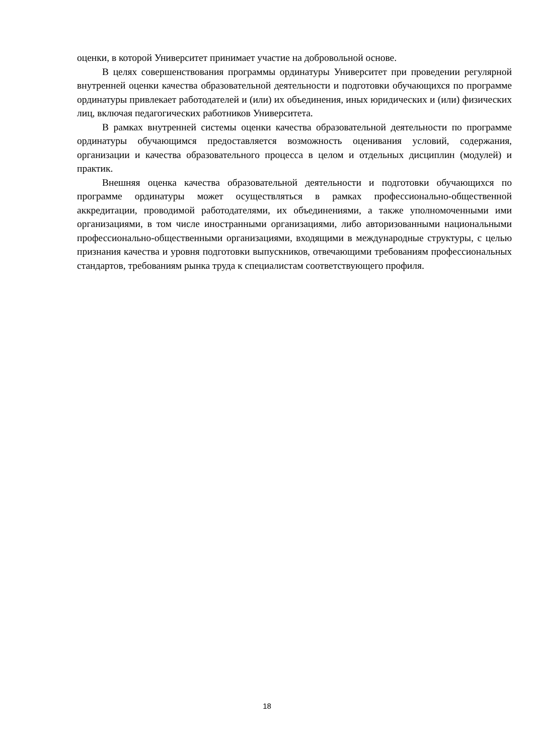оценки, в которой Университет принимает участие на добровольной основе.
В целях совершенствования программы ординатуры Университет при проведении регулярной внутренней оценки качества образовательной деятельности и подготовки обучающихся по программе ординатуры привлекает работодателей и (или) их объединения, иных юридических и (или) физических лиц, включая педагогических работников Университета.
В рамках внутренней системы оценки качества образовательной деятельности по программе ординатуры обучающимся предоставляется возможность оценивания условий, содержания, организации и качества образовательного процесса в целом и отдельных дисциплин (модулей) и практик.
Внешняя оценка качества образовательной деятельности и подготовки обучающихся по программе ординатуры может осуществляться в рамках профессионально-общественной аккредитации, проводимой работодателями, их объединениями, а также уполномоченными ими организациями, в том числе иностранными организациями, либо авторизованными национальными профессионально-общественными организациями, входящими в международные структуры, с целью признания качества и уровня подготовки выпускников, отвечающими требованиям профессиональных стандартов, требованиям рынка труда к специалистам соответствующего профиля.
18